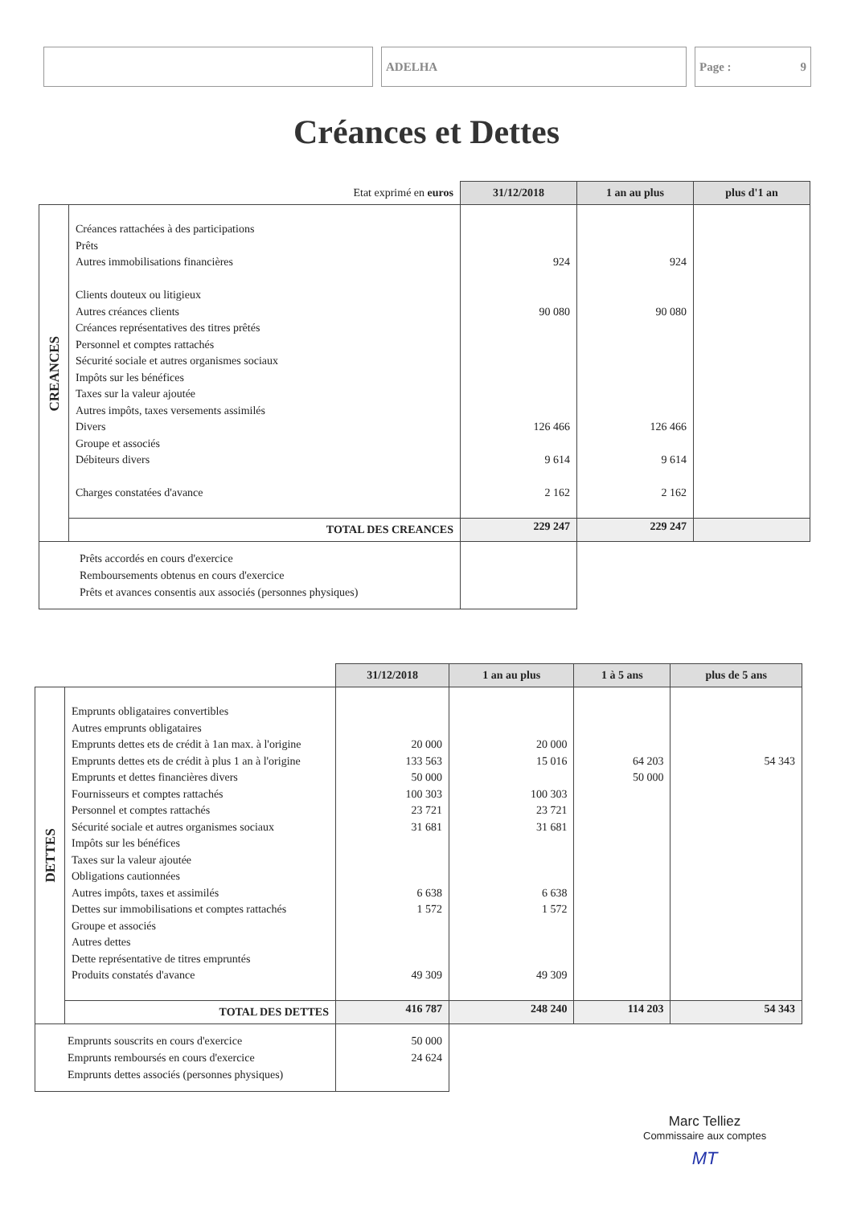ADELHA Page : 9
Créances et Dettes
| Etat exprimé en euros | | 31/12/2018 | 1 an au plus | plus d'1 an |
| CREANCES | Créances rattachées à des participations Prêts Autres immobilisations financières Clients douteux ou litigieux Autres créances clients Créances représentatives des titres prêtés Personnel et comptes rattachés Sécurité sociale et autres organismes sociaux Impôts sur les bénéfices Taxes sur la valeur ajoutée Autres impôts, taxes versements assimilés Divers Groupe et associés Débiteurs divers Charges constatées d'avance | 924 90 080 126 466 9 614 2 162 | 924 90 080 126 466 9 614 2 162 | |
| | TOTAL DES CREANCES | 229 247 | 229 247 | |
| Prêts accordés en cours d'exercice Remboursements obtenus en cours d'exercice Prêts et avances consentis aux associés (personnes physiques) | | | | |
| | | 31/12/2018 | 1 an au plus | 1 à 5 ans | plus de 5 ans |
| DETTES | Emprunts obligataires convertibles Autres emprunts obligataires Emprunts dettes ets de crédit à 1an max. à l'origine Emprunts dettes ets de crédit à plus 1 an à l'origine Emprunts et dettes financières divers Fournisseurs et comptes rattachés Personnel et comptes rattachés Sécurité sociale et autres organismes sociaux Impôts sur les bénéfices Taxes sur la valeur ajoutée Obligations cautionnées Autres impôts, taxes et assimilés Dettes sur immobilisations et comptes rattachés Groupe et associés Autres dettes Dette représentative de titres empruntés Produits constatés d'avance | 20 000 133 563 50 000 100 303 23 721 31 681 6 638 1 572 49 309 | 20 000 15 016 100 303 23 721 31 681 6 638 1 572 49 309 | 64 203 50 000 | 54 343 |
| | TOTAL DES DETTES | 416 787 | 248 240 | 114 203 | 54 343 |
| Emprunts souscrits en cours d'exercice Emprunts remboursés en cours d'exercice Emprunts dettes associés (personnes physiques) | | 50 000 24 624 | | | |
Marc Telliez
Commissaire aux comptes
MT